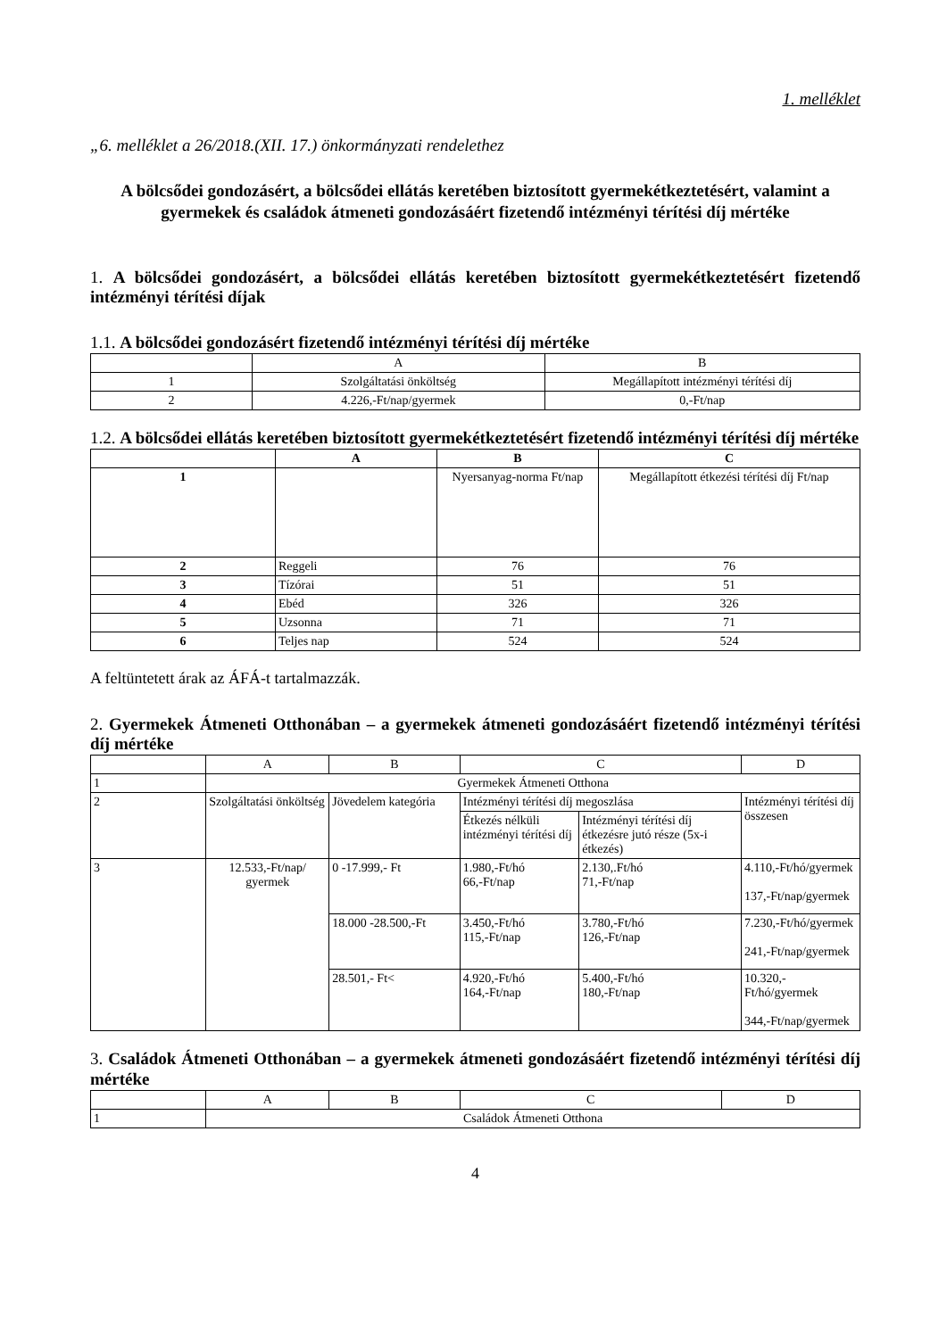1. melléklet
„6. melléklet a 26/2018.(XII. 17.) önkormányzati rendelethez
A bölcsődei gondozásért, a bölcsődei ellátás keretében biztosított gyermekétkeztetésért, valamint a gyermekek és családok átmeneti gondozásáért fizetendő intézményi térítési díj mértéke
1. A bölcsődei gondozásért, a bölcsődei ellátás keretében biztosított gyermekétkeztetésért fizetendő intézményi térítési díjak
1.1. A bölcsődei gondozásért fizetendő intézményi térítési díj mértéke
| | A | B |
| --- | --- | --- |
| 1 | Szolgáltatási önköltség | Megállapított intézményi térítési díj |
| 2 | 4.226,-Ft/nap/gyermek | 0,-Ft/nap |
1.2. A bölcsődei ellátás keretében biztosított gyermekétkeztetésért fizetendő intézményi térítési díj mértéke
| | A | B | C |
| --- | --- | --- | --- |
| 1 | | Nyersanyag-norma Ft/nap | Megállapított étkezési térítési díj Ft/nap |
| 2 | Reggeli | 76 | 76 |
| 3 | Tízórai | 51 | 51 |
| 4 | Ebéd | 326 | 326 |
| 5 | Uzsonna | 71 | 71 |
| 6 | Teljes nap | 524 | 524 |
A feltüntetett árak az ÁFÁ-t tartalmazzák.
2. Gyermekek Átmeneti Otthonában – a gyermekek átmeneti gondozásáért fizetendő intézményi térítési díj mértéke
| | A | B | C | | D |
| --- | --- | --- | --- | --- | --- |
| 1 | Gyermekek Átmeneti Otthona | | | | |
| 2 | Szolgáltatási önköltség | Jövedelem kategória | Intézményi térítési díj megoszlása | | Intézményi térítési díj összesen |
| | | | Étkezés nélküli intézményi térítési díj | Intézményi térítési díj étkezésre jutó része (5x-i étkezés) | |
| 3 | 12.533,-Ft/nap/ gyermek | 0 -17.999,- Ft | 1.980,-Ft/hó 66,-Ft/nap | 2.130,.Ft/hó 71,-Ft/nap | 4.110,-Ft/hó/gyermek 137,-Ft/nap/gyermek |
| | | 18.000 -28.500,-Ft | 3.450,-Ft/hó 115,-Ft/nap | 3.780,-Ft/hó 126,-Ft/nap | 7.230,-Ft/hó/gyermek 241,-Ft/nap/gyermek |
| | | 28.501,- Ft< | 4.920,-Ft/hó 164,-Ft/nap | 5.400,-Ft/hó 180,-Ft/nap | 10.320,-Ft/hó/gyermek 344,-Ft/nap/gyermek |
3. Családok Átmeneti Otthonában – a gyermekek átmeneti gondozásáért fizetendő intézményi térítési díj mértéke
| | A | B | C | D |
| --- | --- | --- | --- | --- |
| 1 | Családok Átmeneti Otthona | | | |
4